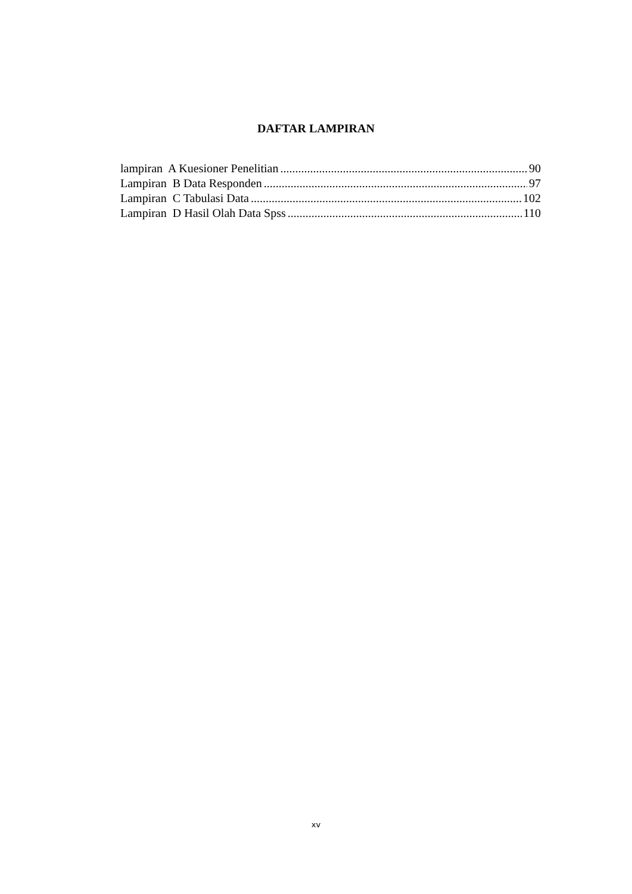DAFTAR LAMPIRAN
lampiran A Kuesioner Penelitian 90
Lampiran B Data Responden 97
Lampiran C Tabulasi Data 102
Lampiran D Hasil Olah Data Spss 110
xv